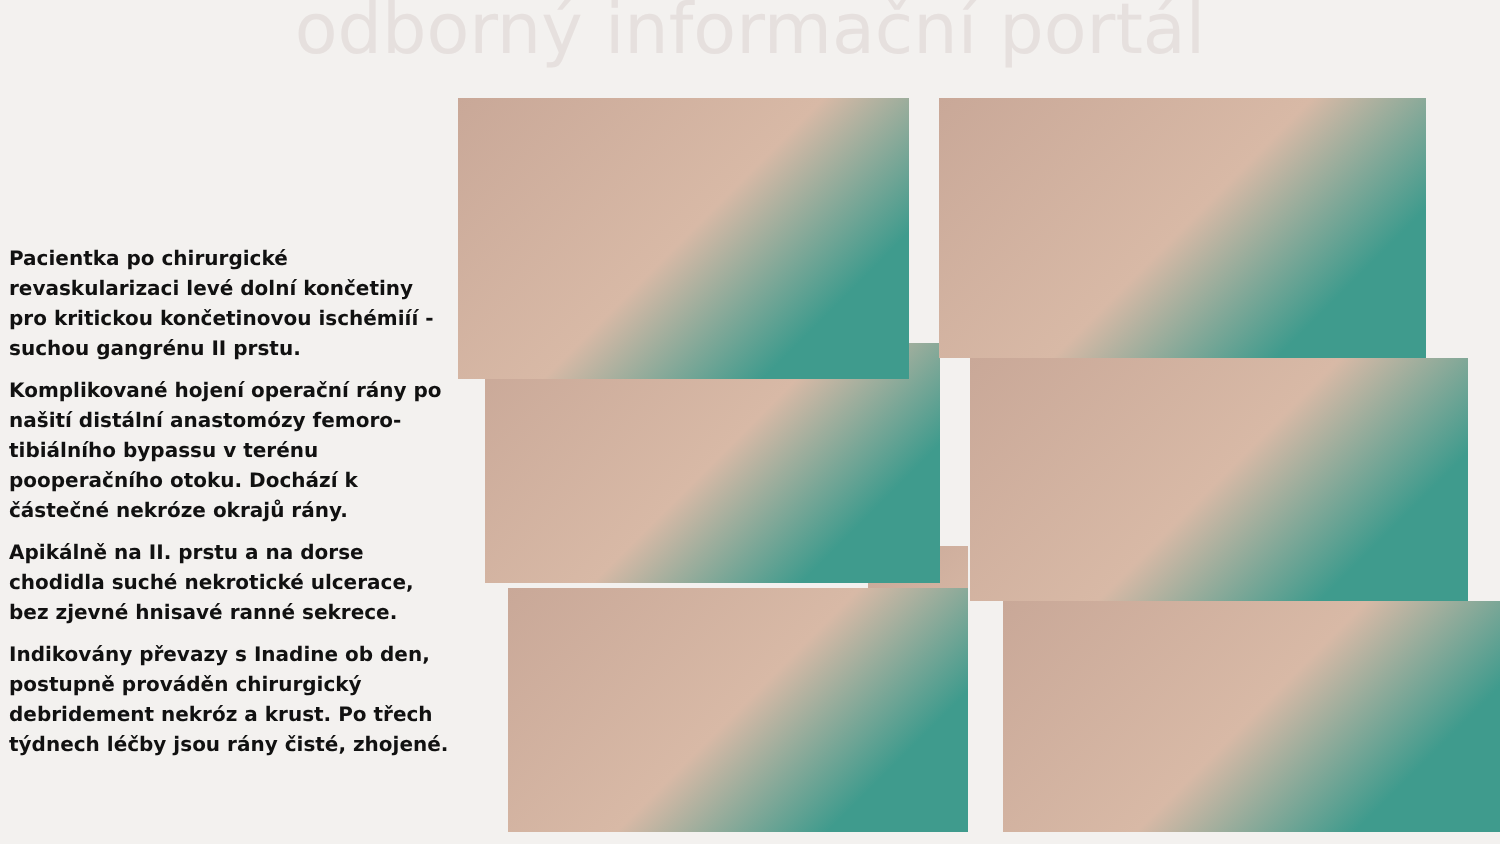odborný informační portál
Pacientka po chirurgické revaskularizaci levé dolní končetiny pro kritickou končetinovou ischémiíí - suchou gangrénu II prstu.
Komplikované hojení operační rány po našití distální anastomózy femoro-tibiálního bypassu v terénu pooperačního otoku. Dochází k částečné nekróze okrajů rány.
Apikálně na II. prstu a na dorse chodidla suché nekrotické ulcerace, bez zjevné hnisavé ranné sekrece.
Indikovány převazy s Inadine ob den, postupně prováděn chirurgický debridement nekróz a krust. Po třech týdnech léčby jsou rány čisté, zhojené.